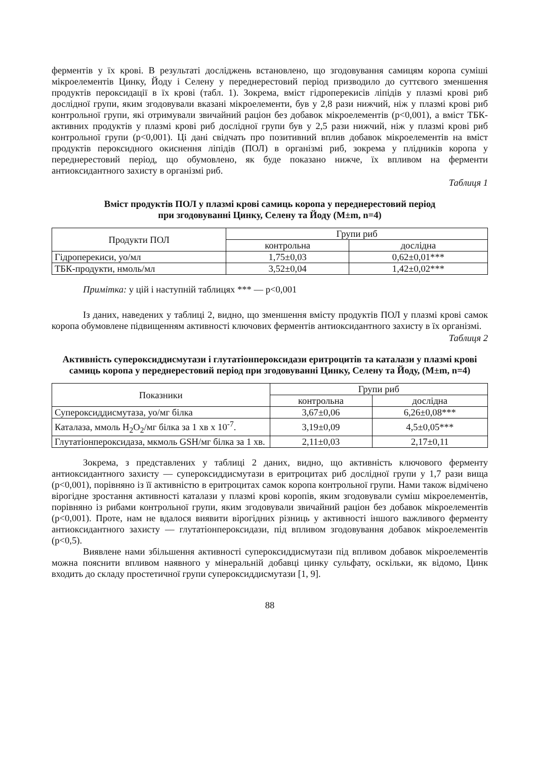ферментів у їх крові. В результаті досліджень встановлено, що згодовування самицям коропа суміші мікроелементів Цинку, Йоду і Селену у переднерестовий період призводило до суттєвого зменшення продуктів пероксидації в їх крові (табл. 1). Зокрема, вміст гідроперекисів ліпідів у плазмі крові риб дослідної групи, яким згодовували вказані мікроелементи, був у 2,8 рази нижчий, ніж у плазмі крові риб контрольної групи, які отримували звичайний раціон без добавок мікроелементів (р<0,001), а вміст ТБК-активних продуктів у плазмі крові риб дослідної групи був у 2,5 рази нижчий, ніж у плазмі крові риб контрольної групи (р<0,001). Ці дані свідчать про позитивний вплив добавок мікроелементів на вміст продуктів пероксидного окиснення ліпідів (ПОЛ) в організмі риб, зокрема у плідників коропа у переднерестовий період, що обумовлено, як буде показано нижче, їх впливом на ферменти антиоксидантного захисту в організмі риб.
Таблиця 1
Вміст продуктів ПОЛ у плазмі крові самиць коропа у переднерестовий період
при згодовуванні Цинку, Селену та Йоду (M±m, n=4)
| Продукти ПОЛ | Групи риб | |
| --- | --- | --- |
| | контрольна | дослідна |
| Гідроперекиси, уо/мл | 1,75±0,03 | 0,62±0,01*** |
| ТБК-продукти, нмоль/мл | 3,52±0,04 | 1,42±0,02*** |
Примітка: у цій і наступній таблицях *** — р<0,001
Із даних, наведених у таблиці 2, видно, що зменшення вмісту продуктів ПОЛ у плазмі крові самок коропа обумовлене підвищенням активності ключових ферментів антиоксидантного захисту в їх організмі.
Таблиця 2
Активність супероксиддисмутази і глутатіонпероксидази еритроцитів та каталази у плазмі крові самиць коропа у переднерестовий період при згодовуванні Цинку, Селену та Йоду, (M±m, n=4)
| Показники | Групи риб | |
| --- | --- | --- |
| | контрольна | дослідна |
| Супероксиддисмутаза, уо/мг білка | 3,67±0,06 | 6,26±0,08*** |
| Каталаза, ммоль H<sub>2</sub>O<sub>2</sub>/мг білка за 1 хв х 10<sup>-7</sup>. | 3,19±0,09 | 4,5±0,05*** |
| Глутатіонпероксидаза, мкмоль GSH/мг білка за 1 хв. | 2,11±0,03 | 2,17±0,11 |
Зокрема, з представлених у таблиці 2 даних, видно, що активність ключового ферменту антиоксидантного захисту — супероксиддисмутази в еритроцитах риб дослідної групи у 1,7 рази вища (р<0,001), порівняно із її активністю в еритроцитах самок коропа контрольної групи. Нами також відмічено вірогідне зростання активності каталази у плазмі крові коропів, яким згодовували суміш мікроелементів, порівняно із рибами контрольної групи, яким згодовували звичайний раціон без добавок мікроелементів (р<0,001). Проте, нам не вдалося виявити вірогідних різниць у активності іншого важливого ферменту антиоксидантного захисту — глутатіонпероксидази, під впливом згодовування добавок мікроелементів (р<0,5).
Виявлене нами збільшення активності супероксиддисмутази під впливом добавок мікроелементів можна пояснити впливом наявного у мінеральній добавці цинку сульфату, оскільки, як відомо, Цинк входить до складу простетичної групи супероксиддисмутази [1, 9].
88